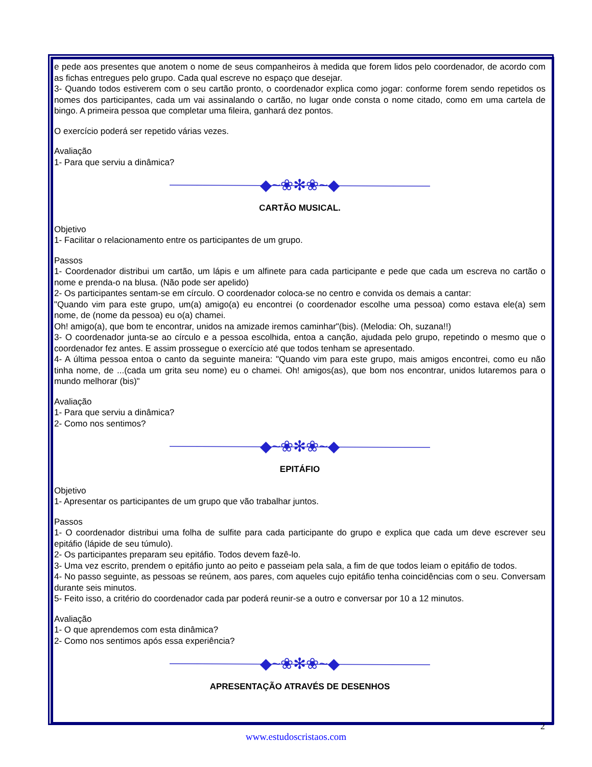e pede aos presentes que anotem o nome de seus companheiros à medida que forem lidos pelo coordenador, de acordo com as fichas entregues pelo grupo. Cada qual escreve no espaço que desejar.
3- Quando todos estiverem com o seu cartão pronto, o coordenador explica como jogar: conforme forem sendo repetidos os nomes dos participantes, cada um vai assinalando o cartão, no lugar onde consta o nome citado, como em uma cartela de bingo. A primeira pessoa que completar uma fileira, ganhará dez pontos.
O exercício poderá ser repetido várias vezes.
Avaliação
1- Para que serviu a dinâmica?
◆~❀✻❀~◆
CARTÃO MUSICAL.
Objetivo
1- Facilitar o relacionamento entre os participantes de um grupo.
Passos
1- Coordenador distribui um cartão, um lápis e um alfinete para cada participante e pede que cada um escreva no cartão o nome e prenda-o na blusa. (Não pode ser apelido)
2- Os participantes sentam-se em círculo. O coordenador coloca-se no centro e convida os demais a cantar:
"Quando vim para este grupo, um(a) amigo(a) eu encontrei (o coordenador escolhe uma pessoa) como estava ele(a) sem nome, de (nome da pessoa) eu o(a) chamei.
Oh! amigo(a), que bom te encontrar, unidos na amizade iremos caminhar"(bis). (Melodia: Oh, suzana!!)
3- O coordenador junta-se ao círculo e a pessoa escolhida, entoa a canção, ajudada pelo grupo, repetindo o mesmo que o coordenador fez antes. E assim prossegue o exercício até que todos tenham se apresentado.
4- A última pessoa entoa o canto da seguinte maneira: "Quando vim para este grupo, mais amigos encontrei, como eu não tinha nome, de ...(cada um grita seu nome) eu o chamei. Oh! amigos(as), que bom nos encontrar, unidos lutaremos para o mundo melhorar (bis)"
Avaliação
1- Para que serviu a dinâmica?
2- Como nos sentimos?
◆~❀✻❀~◆
EPITÁFIO
Objetivo
1- Apresentar os participantes de um grupo que vão trabalhar juntos.
Passos
1- O coordenador distribui uma folha de sulfite para cada participante do grupo e explica que cada um deve escrever seu epitáfio (lápide de seu túmulo).
2- Os participantes preparam seu epitáfio. Todos devem fazê-lo.
3- Uma vez escrito, prendem o epitáfio junto ao peito e passeiam pela sala, a fim de que todos leiam o epitáfio de todos.
4- No passo seguinte, as pessoas se reúnem, aos pares, com aqueles cujo epitáfio tenha coincidências com o seu. Conversam durante seis minutos.
5- Feito isso, a critério do coordenador cada par poderá reunir-se a outro e conversar por 10 a 12 minutos.
Avaliação
1- O que aprendemos com esta dinâmica?
2- Como nos sentimos após essa experiência?
◆~❀✻❀~◆
APRESENTAÇÃO ATRAVÉS DE DESENHOS
2
www.estudoscristaos.com